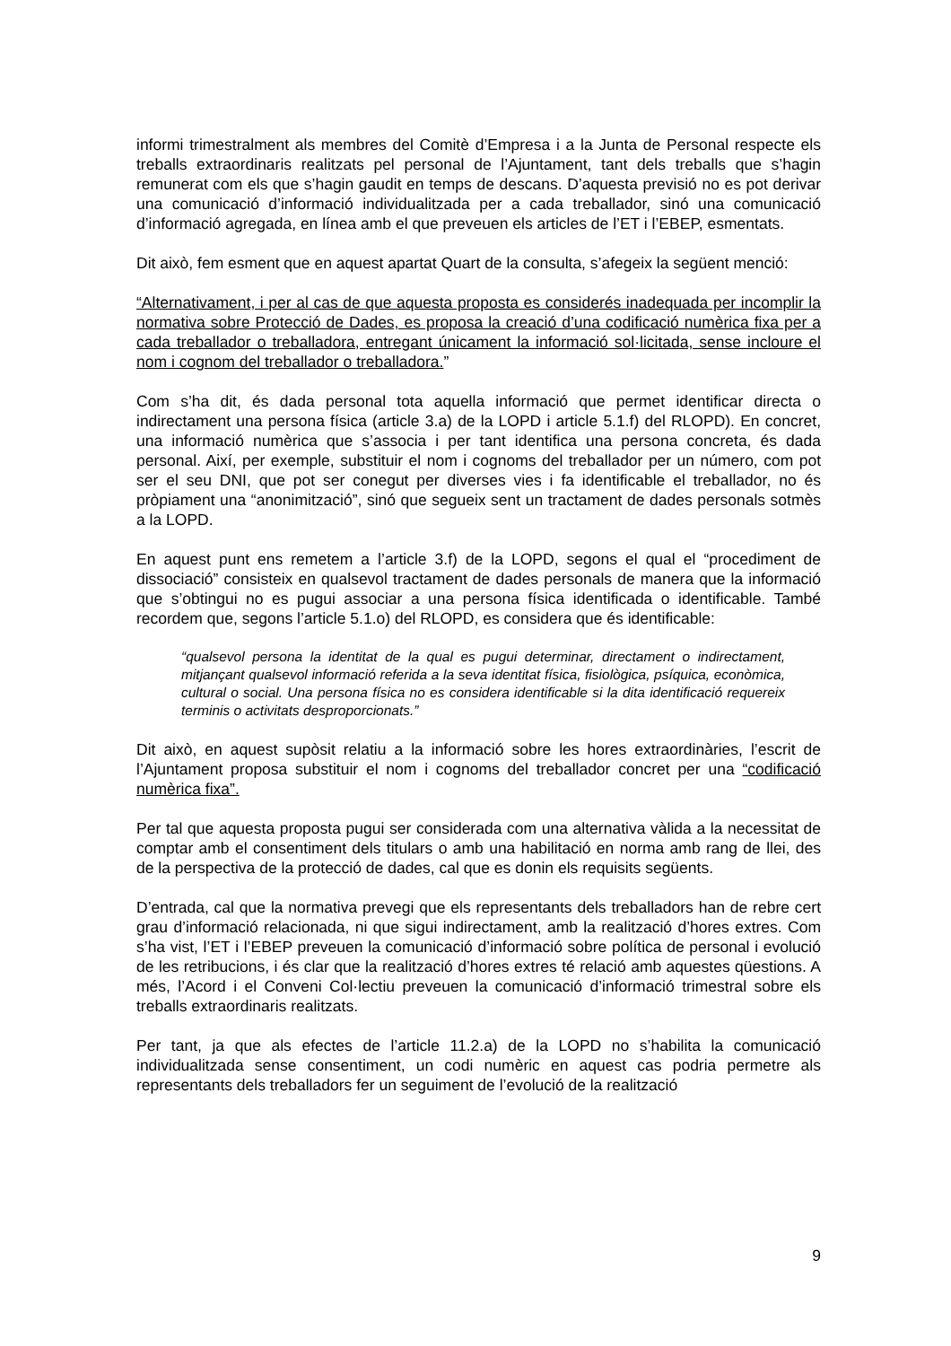informi trimestralment als membres del Comitè d’Empresa i a la Junta de Personal respecte els treballs extraordinaris realitzats pel personal de l’Ajuntament, tant dels treballs que s’hagin remunerat com els que s’hagin gaudit en temps de descans. D’aquesta previsió no es pot derivar una comunicació d’informació individualitzada per a cada treballador, sinó una comunicació d’informació agregada, en línea amb el que preveuen els articles de l’ET i l’EBEP, esmentats.
Dit això, fem esment que en aquest apartat Quart de la consulta, s’afegeix la següent menció:
“Alternativament, i per al cas de que aquesta proposta es considerés inadequada per incomplir la normativa sobre Protecció de Dades, es proposa la creació d’una codificació numèrica fixa per a cada treballador o treballadora, entregant únicament la informació sol·licitada, sense incloure el nom i cognom del treballador o treballadora.”
Com s’ha dit, és dada personal tota aquella informació que permet identificar directa o indirectament una persona física (article 3.a) de la LOPD i article 5.1.f) del RLOPD). En concret, una informació numèrica que s’associa i per tant identifica una persona concreta, és dada personal. Així, per exemple, substituir el nom i cognoms del treballador per un número, com pot ser el seu DNI, que pot ser conegut per diverses vies i fa identificable el treballador, no és pròpiament una “anonimització”, sinó que segueix sent un tractament de dades personals sotmès a la LOPD.
En aquest punt ens remetem a l’article 3.f) de la LOPD, segons el qual el “procediment de dissociació” consisteix en qualsevol tractament de dades personals de manera que la informació que s’obtingui no es pugui associar a una persona física identificada o identificable. També recordem que, segons l’article 5.1.o) del RLOPD, es considera que és identificable:
“qualsevol persona la identitat de la qual es pugui determinar, directament o indirectament, mitjançant qualsevol informació referida a la seva identitat física, fisiològica, psíquica, econòmica, cultural o social. Una persona física no es considera identificable si la dita identificació requereix terminis o activitats desproporcionats.”
Dit això, en aquest supòsit relatiu a la informació sobre les hores extraordinàries, l’escrit de l’Ajuntament proposa substituir el nom i cognoms del treballador concret per una “codificació numèrica fixa”.
Per tal que aquesta proposta pugui ser considerada com una alternativa vàlida a la necessitat de comptar amb el consentiment dels titulars o amb una habilitació en norma amb rang de llei, des de la perspectiva de la protecció de dades, cal que es donin els requisits següents.
D’entrada, cal que la normativa prevegi que els representants dels treballadors han de rebre cert grau d’informació relacionada, ni que sigui indirectament, amb la realització d’hores extres. Com s’ha vist, l’ET i l’EBEP preveuen la comunicació d’informació sobre política de personal i evolució de les retribucions, i és clar que la realització d’hores extres té relació amb aquestes qüestions. A més, l’Acord i el Conveni Col·lectiu preveuen la comunicació d’informació trimestral sobre els treballs extraordinaris realitzats.
Per tant, ja que als efectes de l’article 11.2.a) de la LOPD no s’habilita la comunicació individualitzada sense consentiment, un codi numèric en aquest cas podria permetre als representants dels treballadors fer un seguiment de l’evolució de la realització
9